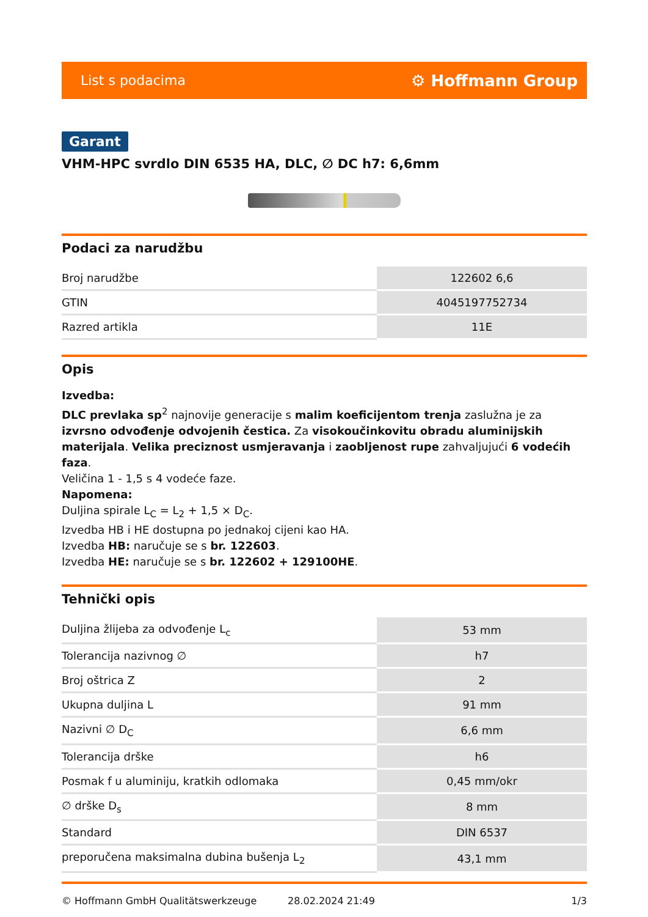List s podacima ⚙ Hoffmann Group
Garant
VHM-HPC svrdlo DIN 6535 HA, DLC, ∅ DC h7: 6,6mm
Podaci za narudžbu
| Broj narudžbe | 122602 6,6 |
| GTIN | 4045197752734 |
| Razred artikla | 11E |
Opis
Izvedba:
DLC prevlaka sp<sup>2</sup> najnovije generacije s malim koeficijentom trenja zaslužna je za izvrsno odvođenje odvojenih čestica. Za visokoučinkovitu obradu aluminijskih materijala. Velika preciznost usmjeravanja i zaobljenost rupe zahvaljujući 6 vodećih faza.
Veličina 1 - 1,5 s 4 vodeće faze.
Napomena:
Duljina spirale L<sub>C</sub> = L<sub>2</sub> + 1,5 × D<sub>C</sub>.
Izvedba HB i HE dostupna po jednakoj cijeni kao HA.
Izvedba HB: naručuje se s br. 122603.
Izvedba HE: naručuje se s br. 122602 + 129100HE.
Tehnički opis
| Duljina žlijeba za odvođenje L<sub>c</sub> | 53 mm |
| Tolerancija nazivnog ∅ | h7 |
| Broj oštrica Z | 2 |
| Ukupna duljina L | 91 mm |
| Nazivni ∅ D<sub>C</sub> | 6,6 mm |
| Tolerancija drške | h6 |
| Posmak f u aluminiju, kratkih odlomaka | 0,45 mm/okr |
| ∅ drške D<sub>s</sub> | 8 mm |
| Standard | DIN 6537 |
| preporučena maksimalna dubina bušenja L<sub>2</sub> | 43,1 mm |
© Hoffmann GmbH Qualitätswerkzeuge 28.02.2024 21:49 1/3